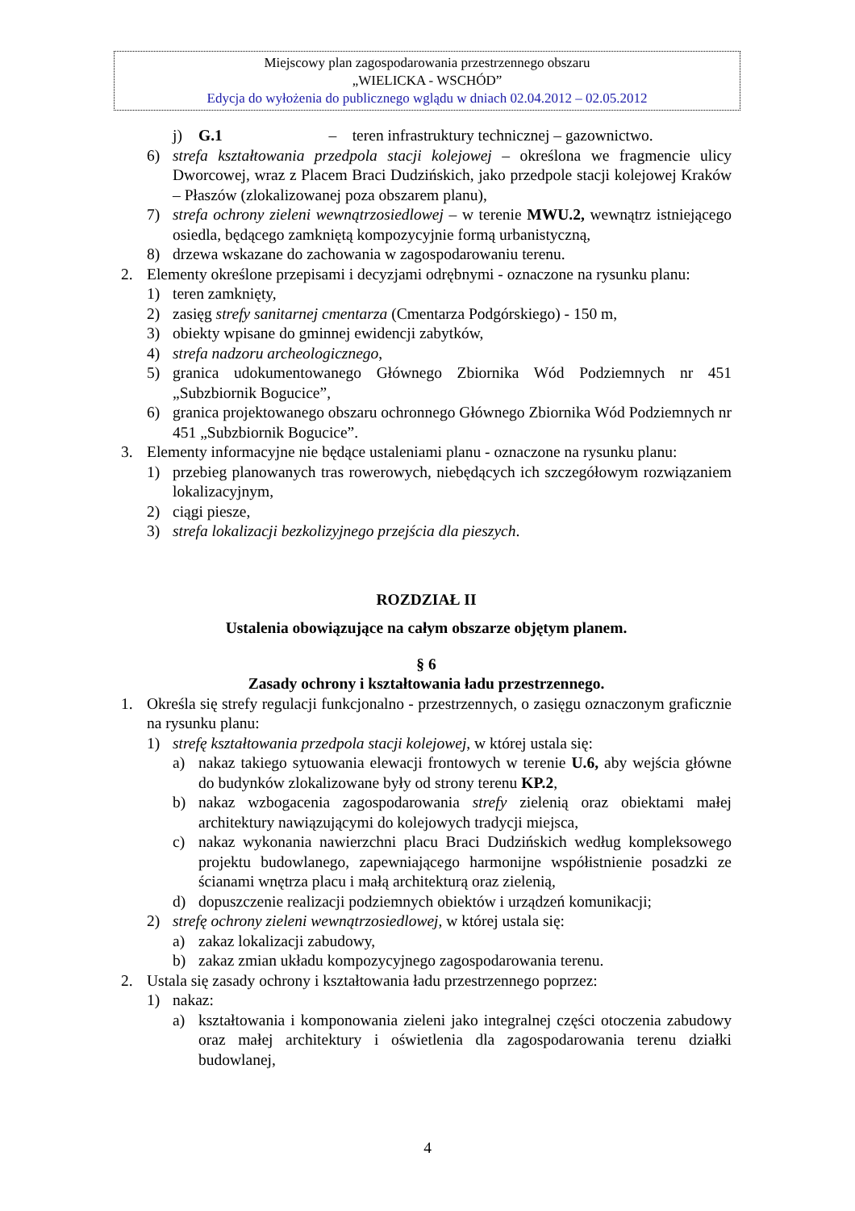Miejscowy plan zagospodarowania przestrzennego obszaru
„WIELICKA - WSCHÓD”
Edycja do wyłożenia do publicznego wglądu w dniach 02.04.2012 – 02.05.2012
j) G.1 – teren infrastruktury technicznej – gazownictwo.
6) strefa kształtowania przedpola stacji kolejowej – określona we fragmencie ulicy Dworcowej, wraz z Placem Braci Dudzińskich, jako przedpole stacji kolejowej Kraków – Płaszów (zlokalizowanej poza obszarem planu),
7) strefa ochrony zieleni wewnątrzosiedlowej – w terenie MWU.2, wewnątrz istniejącego osiedla, będącego zamkniętą kompozycyjnie formą urbanistyczną,
8) drzewa wskazane do zachowania w zagospodarowaniu terenu.
2. Elementy określone przepisami i decyzjami odrębnymi - oznaczone na rysunku planu:
1) teren zamknięty,
2) zasięg strefy sanitarnej cmentarza (Cmentarza Podgórskiego) - 150 m,
3) obiekty wpisane do gminnej ewidencji zabytków,
4) strefa nadzoru archeologicznego,
5) granica udokumentowanego Głównego Zbiornika Wód Podziemnych nr 451 „Subzbiornik Bogucice”,
6) granica projektowanego obszaru ochronnego Głównego Zbiornika Wód Podziemnych nr 451 „Subzbiornik Bogucice”.
3. Elementy informacyjne nie będące ustaleniami planu - oznaczone na rysunku planu:
1) przebieg planowanych tras rowerowych, niebędących ich szczegółowym rozwiązaniem lokalizacyjnym,
2) ciągi piesze,
3) strefa lokalizacji bezkolizyjnego przejścia dla pieszych.
ROZDZIAŁ II
Ustalenia obowiązujące na całym obszarze objętym planem.
§ 6
Zasady ochrony i kształtowania ładu przestrzennego.
1. Określa się strefy regulacji funkcjonalno - przestrzennych, o zasięgu oznaczonym graficznie na rysunku planu:
1) strefę kształtowania przedpola stacji kolejowej, w której ustala się:
a) nakaz takiego sytuowania elewacji frontowych w terenie U.6, aby wejścia główne do budynków zlokalizowane były od strony terenu KP.2,
b) nakaz wzbogacenia zagospodarowania strefy zielenią oraz obiektami małej architektury nawiązującymi do kolejowych tradycji miejsca,
c) nakaz wykonania nawierzchni placu Braci Dudzińskich według kompleksowego projektu budowlanego, zapewniającego harmonijne współistnienie posadzki ze ścianami wnętrza placu i małą architekturą oraz zielenią,
d) dopuszczenie realizacji podziemnych obiektów i urządzeń komunikacji;
2) strefę ochrony zieleni wewnątrzosiedlowej, w której ustala się:
a) zakaz lokalizacji zabudowy,
b) zakaz zmian układu kompozycyjnego zagospodarowania terenu.
2. Ustala się zasady ochrony i kształtowania ładu przestrzennego poprzez:
1) nakaz:
a) kształtowania i komponowania zieleni jako integralnej części otoczenia zabudowy oraz małej architektury i oświetlenia dla zagospodarowania terenu działki budowlanej,
4